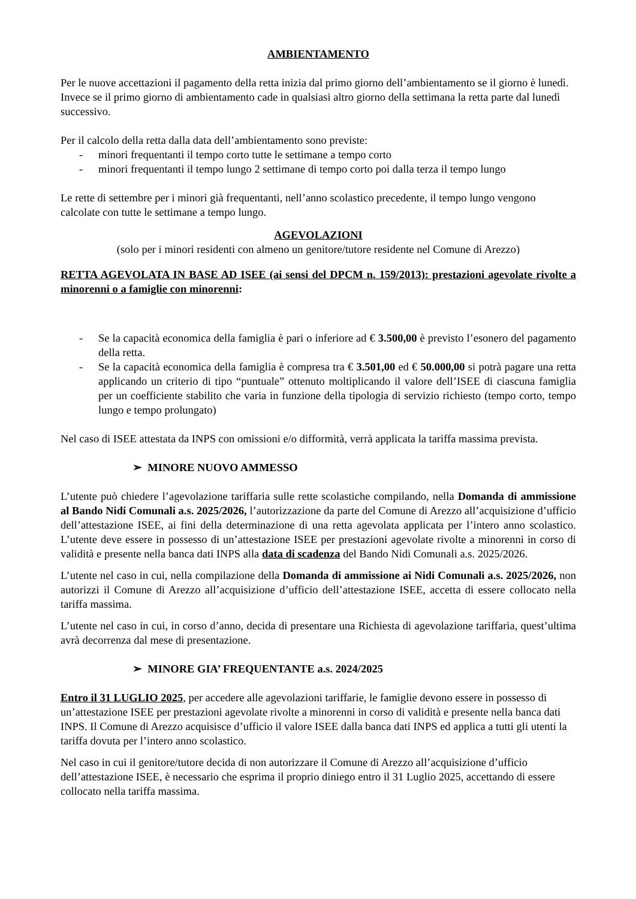AMBIENTAMENTO
Per le nuove accettazioni il pagamento della retta inizia dal primo giorno dell’ambientamento se il giorno è lunedì. Invece se il primo giorno di ambientamento cade in qualsiasi altro giorno della settimana la retta parte dal lunedì successivo.
Per il calcolo della retta dalla data dell’ambientamento sono previste:
- minori frequentanti il tempo corto tutte le settimane a tempo corto
- minori frequentanti il tempo lungo 2 settimane di tempo corto poi dalla terza il tempo lungo
Le rette di settembre per i minori già frequentanti, nell’anno scolastico precedente, il tempo lungo vengono calcolate con tutte le settimane a tempo lungo.
AGEVOLAZIONI
(solo per i minori residenti con almeno un genitore/tutore residente nel Comune di Arezzo)
RETTA AGEVOLATA IN BASE AD ISEE (ai sensi del DPCM n. 159/2013): prestazioni agevolate rivolte a minorenni o a famiglie con minorenni:
- Se la capacità economica della famiglia è pari o inferiore ad € 3.500,00 è previsto l’esonero del pagamento della retta.
- Se la capacità economica della famiglia è compresa tra € 3.501,00 ed € 50.000,00 si potrà pagare una retta applicando un criterio di tipo “puntuale” ottenuto moltiplicando il valore dell’ISEE di ciascuna famiglia per un coefficiente stabilito che varia in funzione della tipologia di servizio richiesto (tempo corto, tempo lungo e tempo prolungato)
Nel caso di ISEE attestata da INPS con omissioni e/o difformità, verrà applicata la tariffa massima prevista.
➢ MINORE NUOVO AMMESSO
L’utente può chiedere l’agevolazione tariffaria sulle rette scolastiche compilando, nella Domanda di ammissione al Bando Nidi Comunali a.s. 2025/2026, l’autorizzazione da parte del Comune di Arezzo all’acquisizione d’ufficio dell’attestazione ISEE, ai fini della determinazione di una retta agevolata applicata per l’intero anno scolastico. L’utente deve essere in possesso di un’attestazione ISEE per prestazioni agevolate rivolte a minorenni in corso di validità e presente nella banca dati INPS alla data di scadenza del Bando Nidi Comunali a.s. 2025/2026.
L’utente nel caso in cui, nella compilazione della Domanda di ammissione ai Nidi Comunali a.s. 2025/2026, non autorizzi il Comune di Arezzo all’acquisizione d’ufficio dell’attestazione ISEE, accetta di essere collocato nella tariffa massima.
L’utente nel caso in cui, in corso d’anno, decida di presentare una Richiesta di agevolazione tariffaria, quest’ultima avrà decorrenza dal mese di presentazione.
➢ MINORE GIA’ FREQUENTANTE a.s. 2024/2025
Entro il 31 LUGLIO 2025, per accedere alle agevolazioni tariffarie, le famiglie devono essere in possesso di un’attestazione ISEE per prestazioni agevolate rivolte a minorenni in corso di validità e presente nella banca dati INPS. Il Comune di Arezzo acquisisce d’ufficio il valore ISEE dalla banca dati INPS ed applica a tutti gli utenti la tariffa dovuta per l’intero anno scolastico.
Nel caso in cui il genitore/tutore decida di non autorizzare il Comune di Arezzo all’acquisizione d’ufficio dell’attestazione ISEE, è necessario che esprima il proprio diniego entro il 31 Luglio 2025, accettando di essere collocato nella tariffa massima.